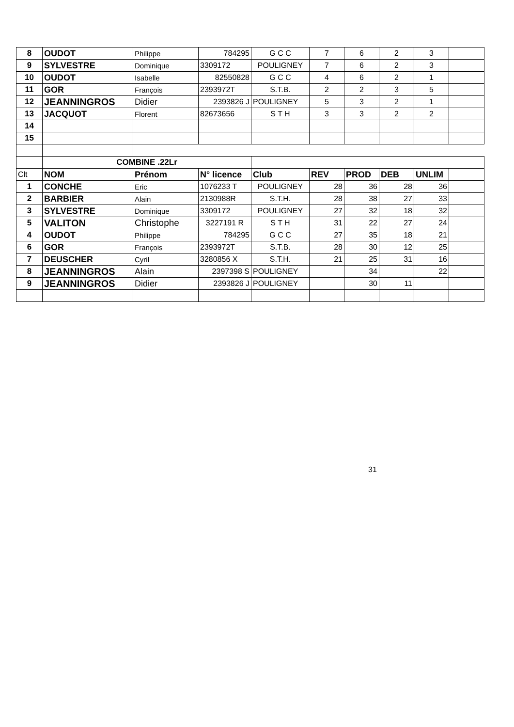| 8 | OUDOT | Philippe | 784295 | G C C | 7 | 6 | 2 | 3 | |
| 9 | SYLVESTRE | Dominique | 3309172 | POULIGNEY | 7 | 6 | 2 | 3 | |
| 10 | OUDOT | Isabelle | 82550828 | G C C | 4 | 6 | 2 | 1 | |
| 11 | GOR | François | 2393972T | S.T.B. | 2 | 2 | 3 | 5 | |
| 12 | JEANNINGROS | Didier | 2393826 J | POULIGNEY | 5 | 3 | 2 | 1 | |
| 13 | JACQUOT | Florent | 82673656 | S T H | 3 | 3 | 2 | 2 | |
| 14 | | | | | | | | | |
| 15 | | | | | | | | | |
| | COMBINE .22Lr | | | | | | | | |
| Clt | NOM | Prénom | N° licence | Club | REV | PROD | DEB | UNLIM | |
| 1 | CONCHE | Eric | 1076233 T | POULIGNEY | 28 | 36 | 28 | 36 | |
| 2 | BARBIER | Alain | 2130988R | S.T.H. | 28 | 38 | 27 | 33 | |
| 3 | SYLVESTRE | Dominique | 3309172 | POULIGNEY | 27 | 32 | 18 | 32 | |
| 5 | VALITON | Christophe | 3227191 R | S T H | 31 | 22 | 27 | 24 | |
| 4 | OUDOT | Philippe | 784295 | G C C | 27 | 35 | 18 | 21 | |
| 6 | GOR | François | 2393972T | S.T.B. | 28 | 30 | 12 | 25 | |
| 7 | DEUSCHER | Cyril | 3280856 X | S.T.H. | 21 | 25 | 31 | 16 | |
| 8 | JEANNINGROS | Alain | 2397398 S | POULIGNEY | | 34 | | 22 | |
| 9 | JEANNINGROS | Didier | 2393826 J | POULIGNEY | | 30 | 11 | | |
31